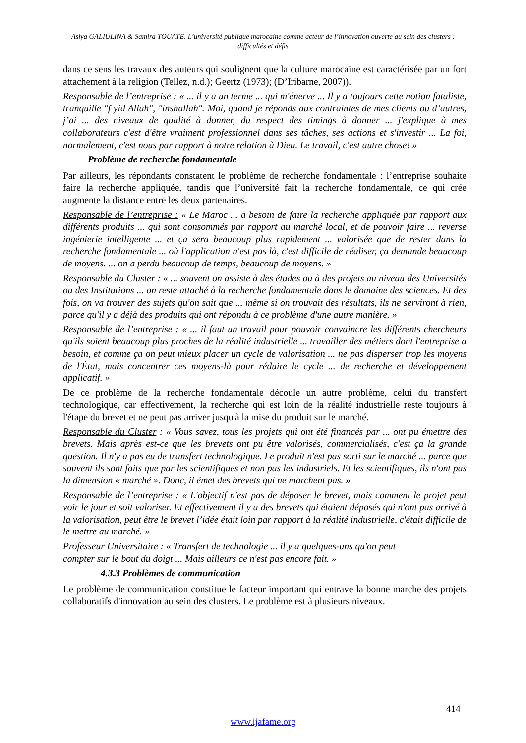Asiya GALIULINA & Samira TOUATE. L’université publique marocaine comme acteur de l’innovation ouverte au sein des clusters : difficultés et défis
dans ce sens les travaux des auteurs qui soulignent que la culture marocaine est caractérisée par un fort attachement à la religion (Tellez, n.d.); Geertz (1973); (D’Iribarne, 2007)).
Responsable de l’entreprise : « ... il y a un terme ... qui m'énerve ... Il y a toujours cette notion fataliste, tranquille "f yid Allah", "inshallah". Moi, quand je réponds aux contraintes de mes clients ou d’autres, j’ai ... des niveaux de qualité à donner, du respect des timings à donner ... j'explique à mes collaborateurs c'est d'être vraiment professionnel dans ses tâches, ses actions et s'investir ... La foi, normalement, c'est nous par rapport à notre relation à Dieu. Le travail, c'est autre chose! »
Problème de recherche fondamentale
Par ailleurs, les répondants constatent le problème de recherche fondamentale : l’entreprise souhaite faire la recherche appliquée, tandis que l’université fait la recherche fondamentale, ce qui crée augmente la distance entre les deux partenaires.
Responsable de l’entreprise : « Le Maroc ... a besoin de faire la recherche appliquée par rapport aux différents produits ... qui sont consommés par rapport au marché local, et de pouvoir faire ... reverse ingénierie intelligente ... et ça sera beaucoup plus rapidement ... valorisée que de rester dans la recherche fondamentale ... où l'application n'est pas là, c'est difficile de réaliser, ça demande beaucoup de moyens. ... on a perdu beaucoup de temps, beaucoup de moyens. »
Responsable du Cluster : « ... souvent on assiste à des études ou à des projets au niveau des Universités ou des Institutions ... on reste attaché à la recherche fondamentale dans le domaine des sciences. Et des fois, on va trouver des sujets qu'on sait que ... même si on trouvait des résultats, ils ne serviront à rien, parce qu'il y a déjà des produits qui ont répondu à ce problème d'une autre manière. »
Responsable de l’entreprise : « ... il faut un travail pour pouvoir convaincre les différents chercheurs qu'ils soient beaucoup plus proches de la réalité industrielle ... travailler des métiers dont l'entreprise a besoin, et comme ça on peut mieux placer un cycle de valorisation ... ne pas disperser trop les moyens de l'État, mais concentrer ces moyens-là pour réduire le cycle ... de recherche et développement applicatif. »
De ce problème de la recherche fondamentale découle un autre problème, celui du transfert technologique, car effectivement, la recherche qui est loin de la réalité industrielle reste toujours à l'étape du brevet et ne peut pas arriver jusqu'à la mise du produit sur le marché.
Responsable du Cluster : « Vous savez, tous les projets qui ont été financés par ... ont pu émettre des brevets. Mais après est-ce que les brevets ont pu être valorisés, commercialisés, c'est ça la grande question. Il n'y a pas eu de transfert technologique. Le produit n'est pas sorti sur le marché ... parce que souvent ils sont faits que par les scientifiques et non pas les industriels. Et les scientifiques, ils n'ont pas la dimension « marché ». Donc, il émet des brevets qui ne marchent pas. »
Responsable de l’entreprise : « L'objectif n'est pas de déposer le brevet, mais comment le projet peut voir le jour et soit valoriser. Et effectivement il y a des brevets qui étaient déposés qui n'ont pas arrivé à la valorisation, peut être le brevet l’idée était loin par rapport à la réalité industrielle, c'était difficile de le mettre au marché. »
Professeur Universitaire : « Transfert de technologie ... il y a quelques-uns qu'on peut
compter sur le bout du doigt ... Mais ailleurs ce n'est pas encore fait. »
4.3.3 Problèmes de communication
Le problème de communication constitue le facteur important qui entrave la bonne marche des projets collaboratifs d'innovation au sein des clusters. Le problème est à plusieurs niveaux.
414
www.ijafame.org